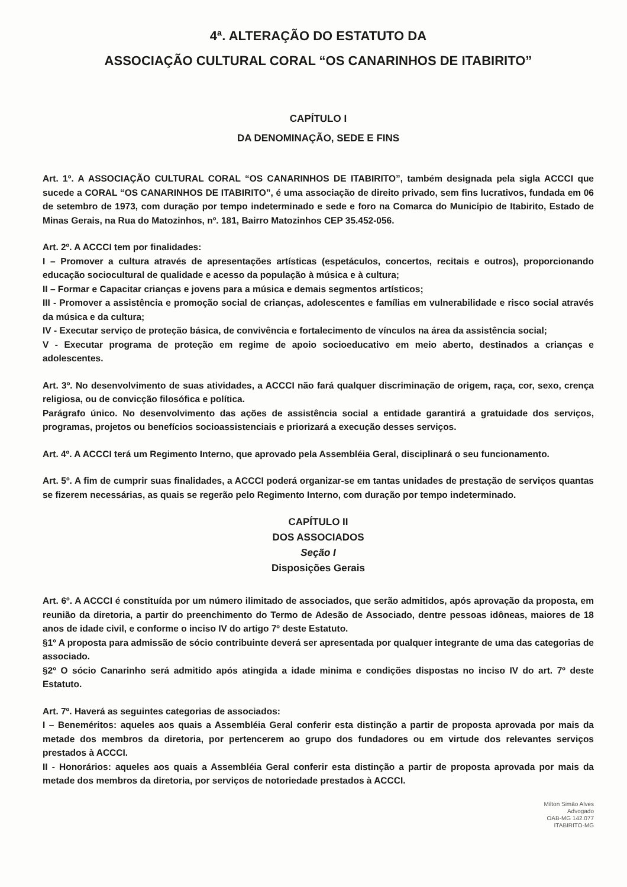4ª. ALTERAÇÃO DO ESTATUTO DA
ASSOCIAÇÃO CULTURAL CORAL “OS CANARINHOS DE ITABIRITO”
CAPÍTULO I
DA DENOMINAÇÃO, SEDE E FINS
Art. 1º. A ASSOCIAÇÃO CULTURAL CORAL “OS CANARINHOS DE ITABIRITO”, também designada pela sigla ACCCI que sucede a CORAL “OS CANARINHOS DE ITABIRITO”, é uma associação de direito privado, sem fins lucrativos, fundada em 06 de setembro de 1973, com duração por tempo indeterminado e sede e foro na Comarca do Município de Itabirito, Estado de Minas Gerais, na Rua do Matozinhos, nº. 181, Bairro Matozinhos CEP 35.452-056.
Art. 2º. A ACCCI tem por finalidades:
I – Promover a cultura através de apresentações artísticas (espetáculos, concertos, recitais e outros), proporcionando educação sociocultural de qualidade e acesso da população à música e à cultura;
II – Formar e Capacitar crianças e jovens para a música e demais segmentos artísticos;
III - Promover a assistência e promoção social de crianças, adolescentes e famílias em vulnerabilidade e risco social através da música e da cultura;
IV - Executar serviço de proteção básica, de convivência e fortalecimento de vínculos na área da assistência social;
V - Executar programa de proteção em regime de apoio socioeducativo em meio aberto, destinados a crianças e adolescentes.
Art. 3º. No desenvolvimento de suas atividades, a ACCCI não fará qualquer discriminação de origem, raça, cor, sexo, crença religiosa, ou de convicção filosófica e política.
Parágrafo único. No desenvolvimento das ações de assistência social a entidade garantirá a gratuidade dos serviços, programas, projetos ou benefícios socioassistenciais e priorizará a execução desses serviços.
Art. 4º. A ACCCI terá um Regimento Interno, que aprovado pela Assembléia Geral, disciplinará o seu funcionamento.
Art. 5º. A fim de cumprir suas finalidades, a ACCCI poderá organizar-se em tantas unidades de prestação de serviços quantas se fizerem necessárias, as quais se regerão pelo Regimento Interno, com duração por tempo indeterminado.
CAPÍTULO II
DOS ASSOCIADOS
Seção I
Disposições Gerais
Art. 6º. A ACCCI é constituída por um número ilimitado de associados, que serão admitidos, após aprovação da proposta, em reunião da diretoria, a partir do preenchimento do Termo de Adesão de Associado, dentre pessoas idôneas, maiores de 18 anos de idade civil, e conforme o inciso IV do artigo 7º deste Estatuto.
§1º A proposta para admissão de sócio contribuinte deverá ser apresentada por qualquer integrante de uma das categorias de associado.
§2º O sócio Canarinho será admitido após atingida a idade minima e condições dispostas no inciso IV do art. 7º deste Estatuto.
Art. 7º. Haverá as seguintes categorias de associados:
I – Beneméritos: aqueles aos quais a Assembléia Geral conferir esta distinção a partir de proposta aprovada por mais da metade dos membros da diretoria, por pertencerem ao grupo dos fundadores ou em virtude dos relevantes serviços prestados à ACCCI.
II - Honorários: aqueles aos quais a Assembléia Geral conferir esta distinção a partir de proposta aprovada por mais da metade dos membros da diretoria, por serviços de notoriedade prestados à ACCCI.
Milton Simão Alves
Advogado
OAB-MG 142.077
ITABIRITO-MG